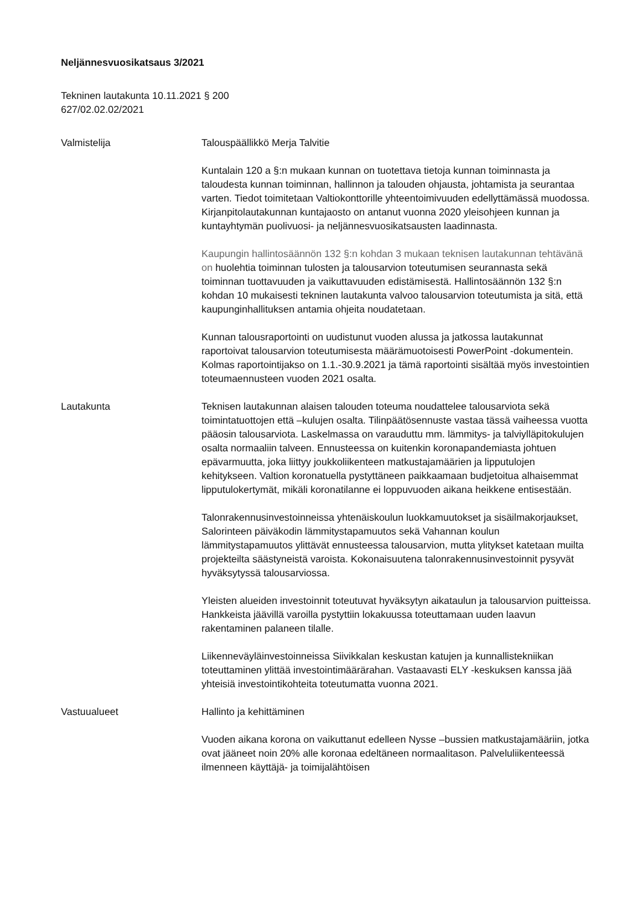Neljännesvuosikatsaus 3/2021
Tekninen lautakunta 10.11.2021 § 200
627/02.02.02/2021
Valmistelija Talouspäällikkö Merja Talvitie
Kuntalain 120 a §:n mukaan kunnan on tuotettava tietoja kunnan toiminnasta ja taloudesta kunnan toiminnan, hallinnon ja talouden ohjausta, johtamista ja seurantaa varten. Tiedot toimitetaan Valtiokonttorille yhteentoimivuuden edellyttämässä muodossa. Kirjanpitolautakunnan kuntajaosto on antanut vuonna 2020 yleisohjeen kunnan ja kuntayhtymän puolivuosi- ja neljännesvuosikatsausten laadinnasta.
Kaupungin hallintosäännön 132 §:n kohdan 3 mukaan teknisen lautakunnan tehtävänä on huolehtia toiminnan tulosten ja talousarvion toteutumisen seurannasta sekä toiminnan tuottavuuden ja vaikuttavuuden edistämisestä. Hallintosäännön 132 §:n kohdan 10 mukaisesti tekninen lautakunta valvoo talousarvion toteutumista ja sitä, että kaupunginhallituksen antamia ohjeita noudatetaan.
Kunnan talousraportointi on uudistunut vuoden alussa ja jatkossa lautakunnat raportoivat talousarvion toteutumisesta määrämuotoisesti PowerPoint -dokumentein. Kolmas raportointijakso on 1.1.-30.9.2021 ja tämä raportointi sisältää myös investointien toteumaennusteen vuoden 2021 osalta.
Lautakunta Teknisen lautakunnan alaisen talouden toteuma noudattelee talousarviota sekä toimintatuottojen että –kulujen osalta. Tilinpäätösennuste vastaa tässä vaiheessa vuotta pääosin talousarviota. Laskelmassa on varauduttu mm. lämmitys- ja talviylläpitokulujen osalta normaaliin talveen. Ennusteessa on kuitenkin koronapandemiasta johtuen epävarmuutta, joka liittyy joukkoliikenteen matkustajamäärien ja lipputulojen kehitykseen. Valtion koronatuella pystyttäneen paikkaamaan budjetoitua alhaisemmat lipputulokertymät, mikäli koronatilanne ei loppuvuoden aikana heikkene entisestään.
Talonrakennusinvestoinneissa yhtenäiskoulun luokkamuutokset ja sisäilmakorjaukset, Salorinteen päiväkodin lämmitystapamuutos sekä Vahannan koulun lämmitystapamuutos ylittävät ennusteessa talousarvion, mutta ylitykset katetaan muilta projekteilta säästyneistä varoista. Kokonaisuutena talonrakennusinvestoinnit pysyvät hyväksytyssä talousarviossa.
Yleisten alueiden investoinnit toteutuvat hyväksytyn aikataulun ja talousarvion puitteissa. Hankkeista jäävillä varoilla pystyttiin lokakuussa toteuttamaan uuden laavun rakentaminen palaneen tilalle.
Liikenneväyläinvestoinneissa Siivikkalan keskustan katujen ja kunnallistekniikan toteuttaminen ylittää investointimäärärahan. Vastaavasti ELY -keskuksen kanssa jää yhteisiä investointikohteita toteutumatta vuonna 2021.
Vastuualueet Hallinto ja kehittäminen
Vuoden aikana korona on vaikuttanut edelleen Nysse –bussien matkustajamääriin, jotka ovat jääneet noin 20% alle koronaa edeltäneen normaalitason. Palveluliikenteessä ilmenneen käyttäjä- ja toimijalähtöisen